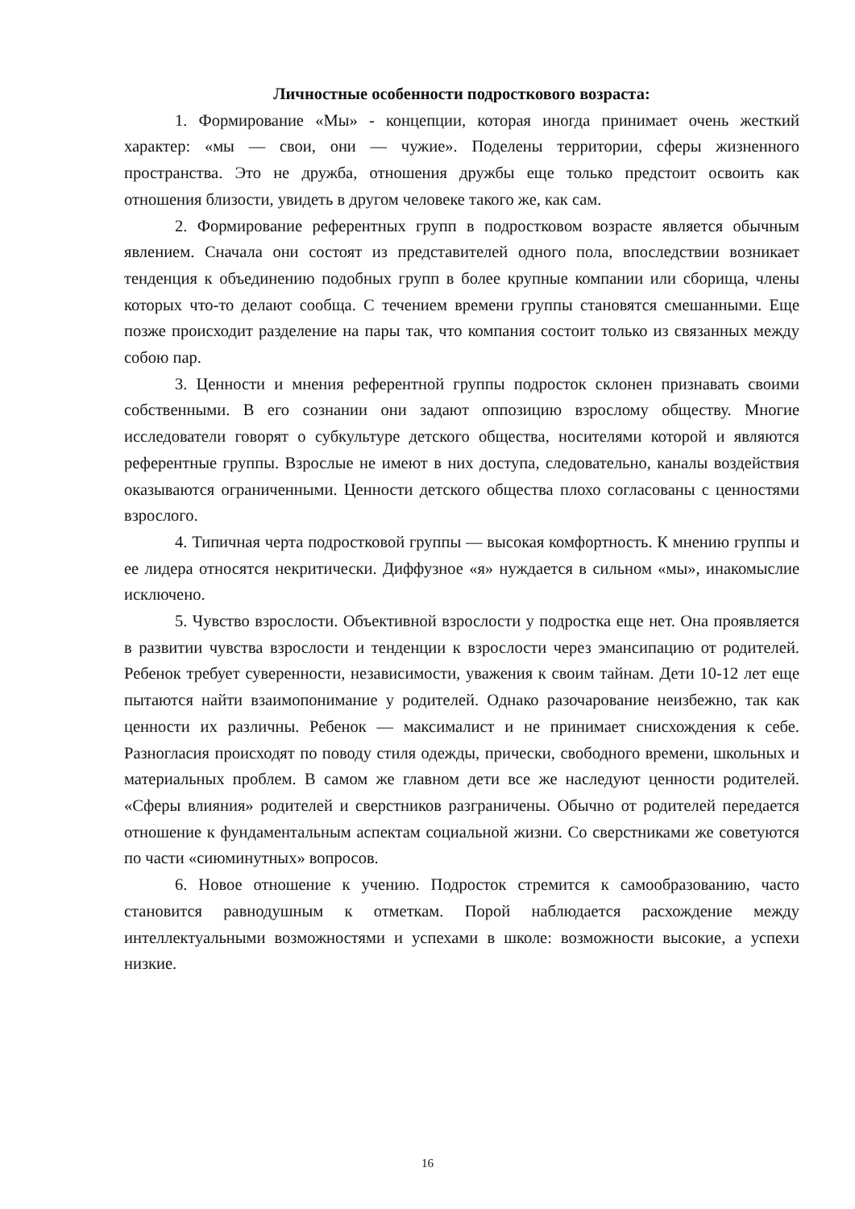Личностные особенности подросткового возраста:
1. Формирование «Мы» - концепции, которая иногда принимает очень жесткий характер: «мы — свои, они — чужие». Поделены территории, сферы жизненного пространства. Это не дружба, отношения дружбы еще только предстоит освоить как отношения близости, увидеть в другом человеке такого же, как сам.
2. Формирование референтных групп в подростковом возрасте является обычным явлением. Сначала они состоят из представителей одного пола, впоследствии возникает тенденция к объединению подобных групп в более крупные компании или сборища, члены которых что-то делают сообща. С течением времени группы становятся смешанными. Еще позже происходит разделение на пары так, что компания состоит только из связанных между собою пар.
3. Ценности и мнения референтной группы подросток склонен признавать своими собственными. В его сознании они задают оппозицию взрослому обществу. Многие исследователи говорят о субкультуре детского общества, носителями которой и являются референтные группы. Взрослые не имеют в них доступа, следовательно, каналы воздействия оказываются ограниченными. Ценности детского общества плохо согласованы с ценностями взрослого.
4. Типичная черта подростковой группы — высокая комфортность. К мнению группы и ее лидера относятся некритически. Диффузное «я» нуждается в сильном «мы», инакомыслие исключено.
5. Чувство взрослости. Объективной взрослости у подростка еще нет. Она проявляется в развитии чувства взрослости и тенденции к взрослости через эмансипацию от родителей. Ребенок требует суверенности, независимости, уважения к своим тайнам. Дети 10-12 лет еще пытаются найти взаимопонимание у родителей. Однако разочарование неизбежно, так как ценности их различны. Ребенок — максималист и не принимает снисхождения к себе. Разногласия происходят по поводу стиля одежды, прически, свободного времени, школьных и материальных проблем. В самом же главном дети все же наследуют ценности родителей. «Сферы влияния» родителей и сверстников разграничены. Обычно от родителей передается отношение к фундаментальным аспектам социальной жизни. Со сверстниками же советуются по части «сиюминутных» вопросов.
6. Новое отношение к учению. Подросток стремится к самообразованию, часто становится равнодушным к отметкам. Порой наблюдается расхождение между интеллектуальными возможностями и успехами в школе: возможности высокие, а успехи низкие.
16